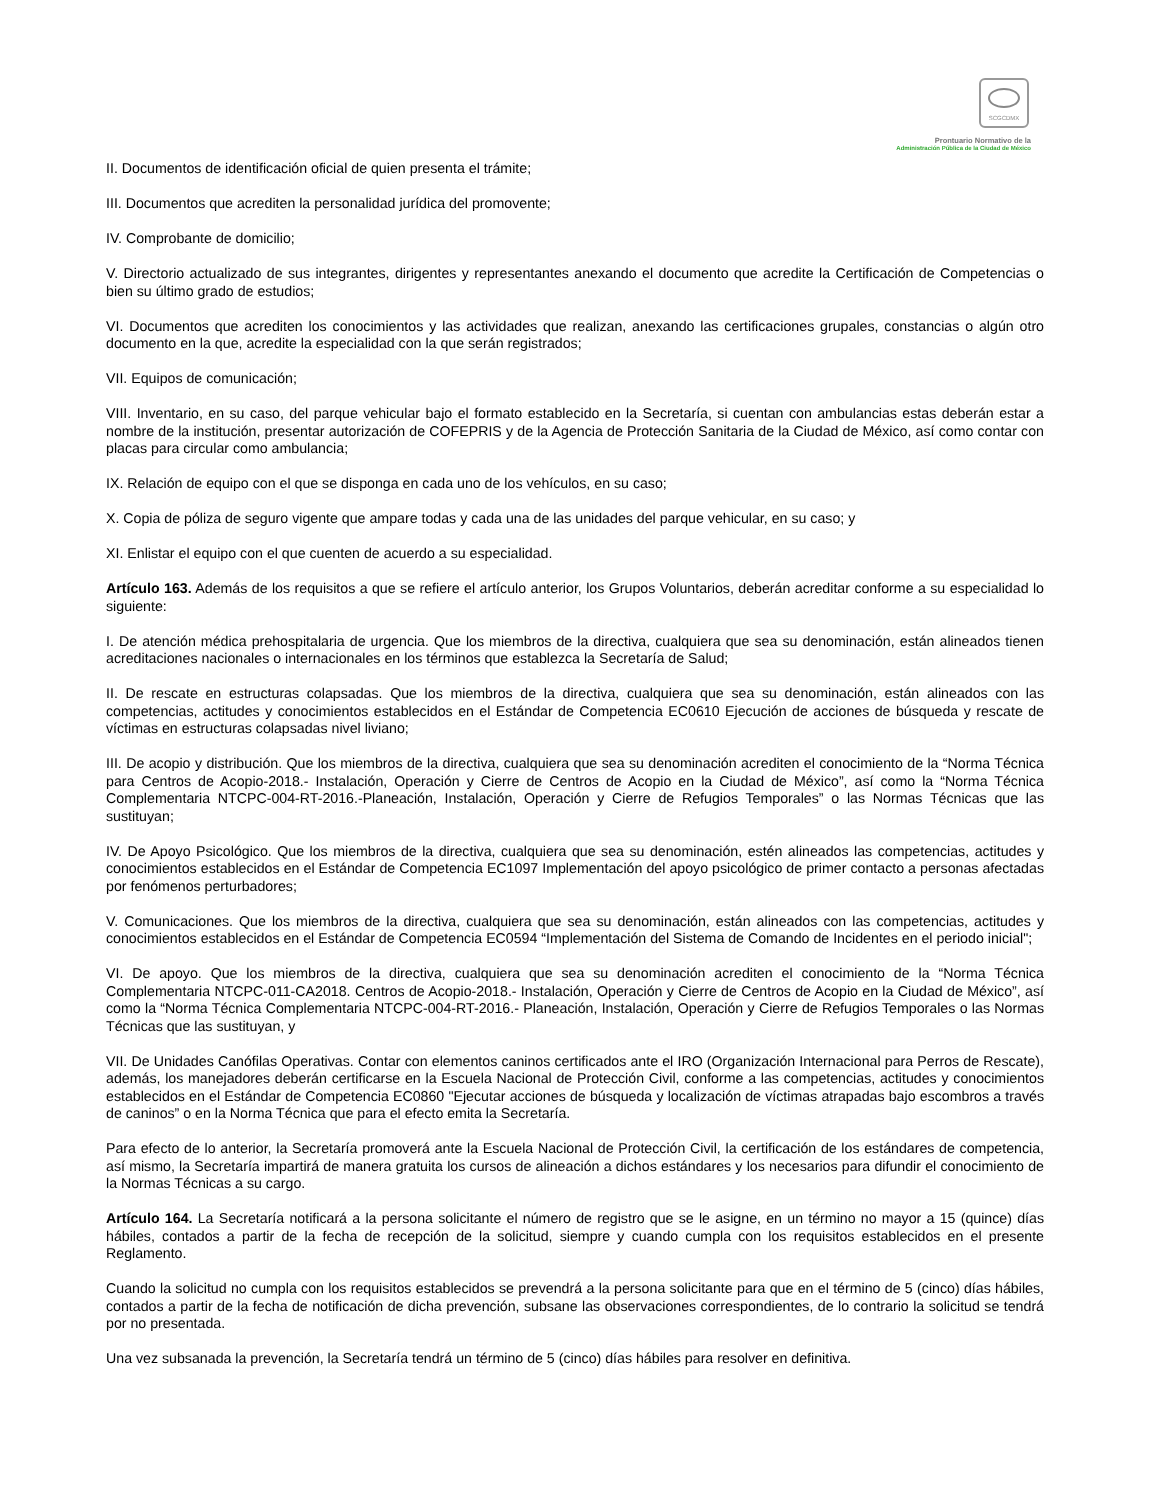SCGCDMX
Prontuario Normativo de la
Administración Pública de la Ciudad de México
II. Documentos de identificación oficial de quien presenta el trámite;
III. Documentos que acrediten la personalidad jurídica del promovente;
IV. Comprobante de domicilio;
V. Directorio actualizado de sus integrantes, dirigentes y representantes anexando el documento que acredite la Certificación de Competencias o bien su último grado de estudios;
VI. Documentos que acrediten los conocimientos y las actividades que realizan, anexando las certificaciones grupales, constancias o algún otro documento en la que, acredite la especialidad con la que serán registrados;
VII. Equipos de comunicación;
VIII. Inventario, en su caso, del parque vehicular bajo el formato establecido en la Secretaría, si cuentan con ambulancias estas deberán estar a nombre de la institución, presentar autorización de COFEPRIS y de la Agencia de Protección Sanitaria de la Ciudad de México, así como contar con placas para circular como ambulancia;
IX. Relación de equipo con el que se disponga en cada uno de los vehículos, en su caso;
X. Copia de póliza de seguro vigente que ampare todas y cada una de las unidades del parque vehicular, en su caso; y
XI. Enlistar el equipo con el que cuenten de acuerdo a su especialidad.
Artículo 163. Además de los requisitos a que se refiere el artículo anterior, los Grupos Voluntarios, deberán acreditar conforme a su especialidad lo siguiente:
I. De atención médica prehospitalaria de urgencia. Que los miembros de la directiva, cualquiera que sea su denominación, están alineados tienen acreditaciones nacionales o internacionales en los términos que establezca la Secretaría de Salud;
II. De rescate en estructuras colapsadas. Que los miembros de la directiva, cualquiera que sea su denominación, están alineados con las competencias, actitudes y conocimientos establecidos en el Estándar de Competencia EC0610 Ejecución de acciones de búsqueda y rescate de víctimas en estructuras colapsadas nivel liviano;
III. De acopio y distribución. Que los miembros de la directiva, cualquiera que sea su denominación acrediten el conocimiento de la “Norma Técnica para Centros de Acopio-2018.- Instalación, Operación y Cierre de Centros de Acopio en la Ciudad de México”, así como la “Norma Técnica Complementaria NTCPC-004-RT-2016.-Planeación, Instalación, Operación y Cierre de Refugios Temporales” o las Normas Técnicas que las sustituyan;
IV. De Apoyo Psicológico. Que los miembros de la directiva, cualquiera que sea su denominación, estén alineados las competencias, actitudes y conocimientos establecidos en el Estándar de Competencia EC1097 Implementación del apoyo psicológico de primer contacto a personas afectadas por fenómenos perturbadores;
V. Comunicaciones. Que los miembros de la directiva, cualquiera que sea su denominación, están alineados con las competencias, actitudes y conocimientos establecidos en el Estándar de Competencia EC0594 “Implementación del Sistema de Comando de Incidentes en el periodo inicial";
VI. De apoyo. Que los miembros de la directiva, cualquiera que sea su denominación acrediten el conocimiento de la “Norma Técnica Complementaria NTCPC-011-CA2018. Centros de Acopio-2018.- Instalación, Operación y Cierre de Centros de Acopio en la Ciudad de México”, así como la “Norma Técnica Complementaria NTCPC-004-RT-2016.- Planeación, Instalación, Operación y Cierre de Refugios Temporales o las Normas Técnicas que las sustituyan, y
VII. De Unidades Canófilas Operativas. Contar con elementos caninos certificados ante el IRO (Organización Internacional para Perros de Rescate), además, los manejadores deberán certificarse en la Escuela Nacional de Protección Civil, conforme a las competencias, actitudes y conocimientos establecidos en el Estándar de Competencia EC0860 "Ejecutar acciones de búsqueda y localización de víctimas atrapadas bajo escombros a través de caninos” o en la Norma Técnica que para el efecto emita la Secretaría.
Para efecto de lo anterior, la Secretaría promoverá ante la Escuela Nacional de Protección Civil, la certificación de los estándares de competencia, así mismo, la Secretaría impartirá de manera gratuita los cursos de alineación a dichos estándares y los necesarios para difundir el conocimiento de la Normas Técnicas a su cargo.
Artículo 164. La Secretaría notificará a la persona solicitante el número de registro que se le asigne, en un término no mayor a 15 (quince) días hábiles, contados a partir de la fecha de recepción de la solicitud, siempre y cuando cumpla con los requisitos establecidos en el presente Reglamento.
Cuando la solicitud no cumpla con los requisitos establecidos se prevendrá a la persona solicitante para que en el término de 5 (cinco) días hábiles, contados a partir de la fecha de notificación de dicha prevención, subsane las observaciones correspondientes, de lo contrario la solicitud se tendrá por no presentada.
Una vez subsanada la prevención, la Secretaría tendrá un término de 5 (cinco) días hábiles para resolver en definitiva.